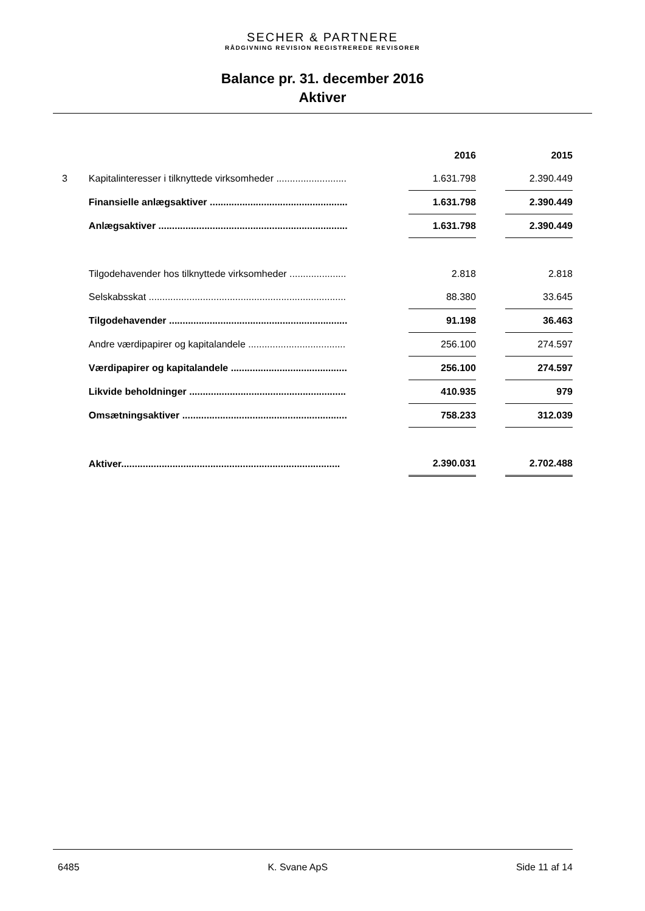SECHER & PARTNERE
RÅDGIVNING REVISION REGISTREREDE REVISORER
Balance pr. 31. december 2016
Aktiver
| | | | 2016 | | 2015 |
| 3 | Kapitalinteresser i tilknyttede virksomheder .......................... | | 1.631.798 | | 2.390.449 |
| | Finansielle anlægsaktiver ................................................... | | 1.631.798 | | 2.390.449 |
| | Anlægsaktiver ...................................................................... | | 1.631.798 | | 2.390.449 |
| | Tilgodehavender hos tilknyttede virksomheder ..................... | | 2.818 | | 2.818 |
| | Selskabsskat ......................................................................... | | 88.380 | | 33.645 |
| | Tilgodehavender .................................................................. | | 91.198 | | 36.463 |
| | Andre værdipapirer og kapitalandele .................................... | | 256.100 | | 274.597 |
| | Værdipapirer og kapitalandele ........................................... | | 256.100 | | 274.597 |
| | Likvide beholdninger .......................................................... | | 410.935 | | 979 |
| | Omsætningsaktiver ............................................................. | | 758.233 | | 312.039 |
| | Aktiver................................................................................. | | 2.390.031 | | 2.702.488 |
6485 K. Svane ApS Side 11 af 14